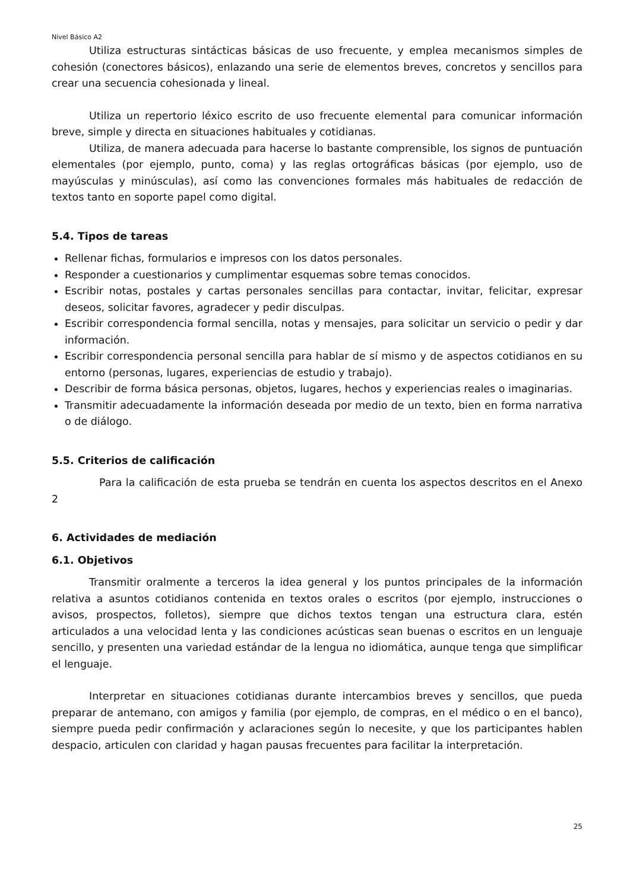Nivel Básico A2
Utiliza estructuras sintácticas básicas de uso frecuente, y emplea mecanismos simples de cohesión (conectores básicos), enlazando una serie de elementos breves, concretos y sencillos para crear una secuencia cohesionada y lineal.
Utiliza un repertorio léxico escrito de uso frecuente elemental para comunicar información breve, simple y directa en situaciones habituales y cotidianas.
Utiliza, de manera adecuada para hacerse lo bastante comprensible, los signos de puntuación elementales (por ejemplo, punto, coma) y las reglas ortográficas básicas (por ejemplo, uso de mayúsculas y minúsculas), así como las convenciones formales más habituales de redacción de textos tanto en soporte papel como digital.
5.4. Tipos de tareas
Rellenar fichas, formularios e impresos con los datos personales.
Responder a cuestionarios y cumplimentar esquemas sobre temas conocidos.
Escribir notas, postales y cartas personales sencillas para contactar, invitar, felicitar, expresar deseos, solicitar favores, agradecer y pedir disculpas.
Escribir correspondencia formal sencilla, notas y mensajes, para solicitar un servicio o pedir y dar información.
Escribir correspondencia personal sencilla para hablar de sí mismo y de aspectos cotidianos en su entorno (personas, lugares, experiencias de estudio y trabajo).
Describir de forma básica personas, objetos, lugares, hechos y experiencias reales o imaginarias.
Transmitir adecuadamente la información deseada por medio de un texto, bien en forma narrativa o de diálogo.
5.5. Criterios de calificación
Para la calificación de esta prueba se tendrán en cuenta los aspectos descritos en el Anexo 2
6. Actividades de mediación
6.1. Objetivos
Transmitir oralmente a terceros la idea general y los puntos principales de la información relativa a asuntos cotidianos contenida en textos orales o escritos (por ejemplo, instrucciones o avisos, prospectos, folletos), siempre que dichos textos tengan una estructura clara, estén articulados a una velocidad lenta y las condiciones acústicas sean buenas o escritos en un lenguaje sencillo, y presenten una variedad estándar de la lengua no idiomática, aunque tenga que simplificar el lenguaje.
Interpretar en situaciones cotidianas durante intercambios breves y sencillos, que pueda preparar de antemano, con amigos y familia (por ejemplo, de compras, en el médico o en el banco), siempre pueda pedir confirmación y aclaraciones según lo necesite, y que los participantes hablen despacio, articulen con claridad y hagan pausas frecuentes para facilitar la interpretación.
25